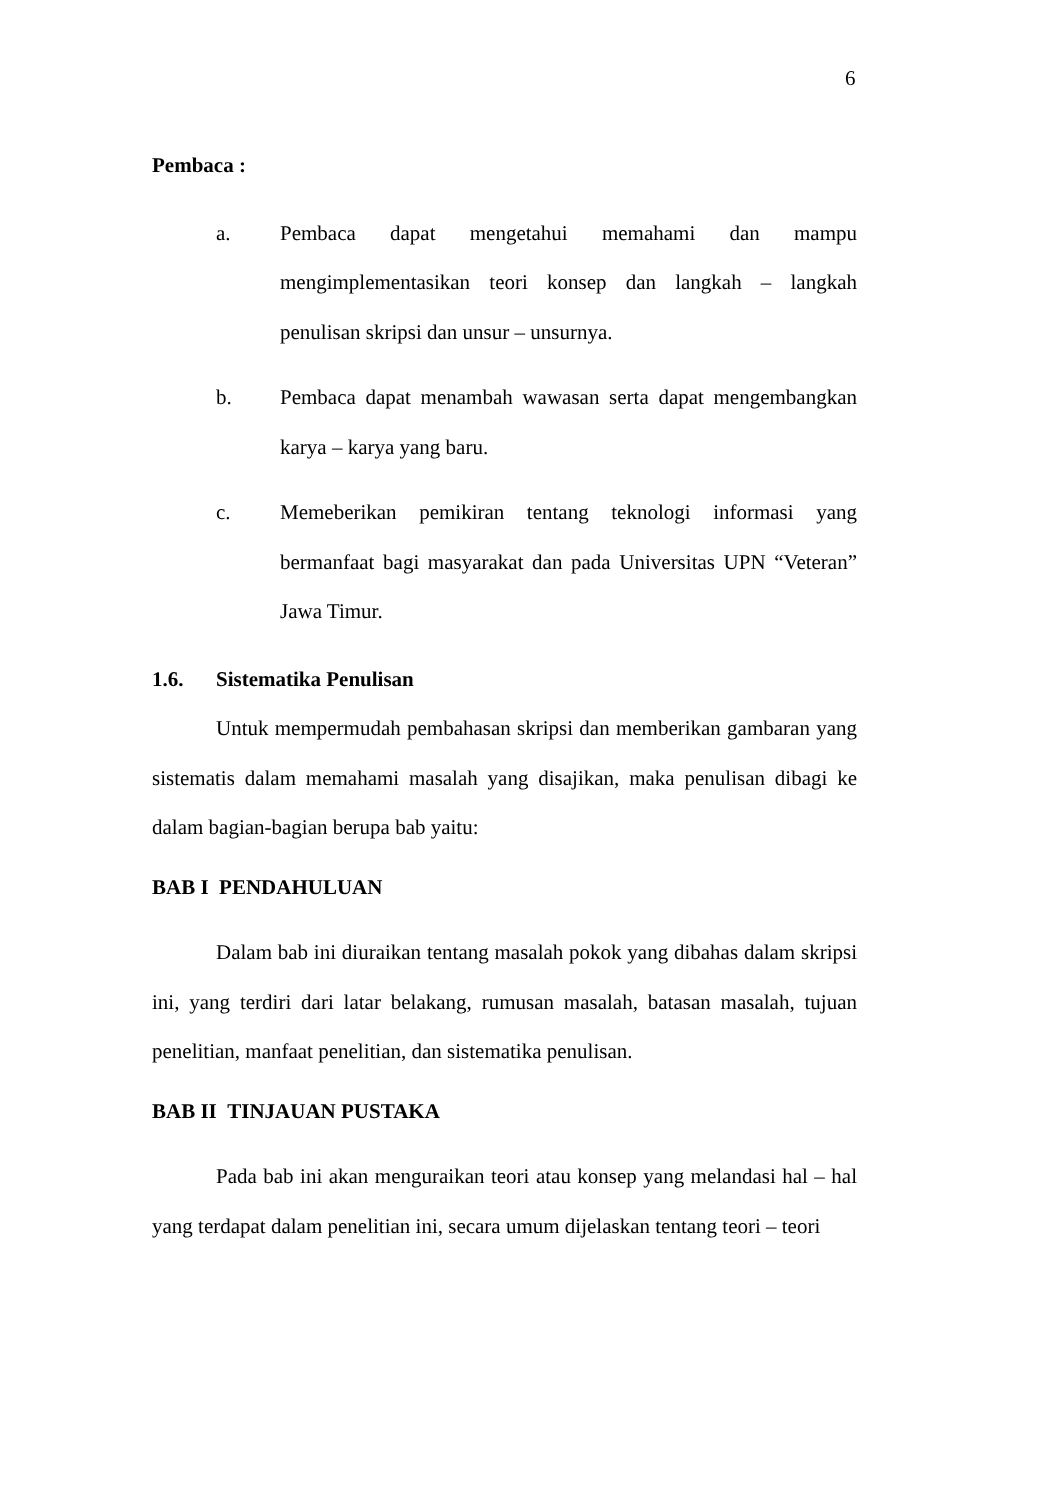6
Pembaca :
a. Pembaca dapat mengetahui memahami dan mampu mengimplementasikan teori konsep dan langkah – langkah penulisan skripsi dan unsur – unsurnya.
b. Pembaca dapat menambah wawasan serta dapat mengembangkan karya – karya yang baru.
c. Memeberikan pemikiran tentang teknologi informasi yang bermanfaat bagi masyarakat dan pada Universitas UPN “Veteran” Jawa Timur.
1.6. Sistematika Penulisan
Untuk mempermudah pembahasan skripsi dan memberikan gambaran yang sistematis dalam memahami masalah yang disajikan, maka penulisan dibagi ke dalam bagian-bagian berupa bab yaitu:
BAB I PENDAHULUAN
Dalam bab ini diuraikan tentang masalah pokok yang dibahas dalam skripsi ini, yang terdiri dari latar belakang, rumusan masalah, batasan masalah, tujuan penelitian, manfaat penelitian, dan sistematika penulisan.
BAB II TINJAUAN PUSTAKA
Pada bab ini akan menguraikan teori atau konsep yang melandasi hal – hal yang terdapat dalam penelitian ini, secara umum dijelaskan tentang teori – teori